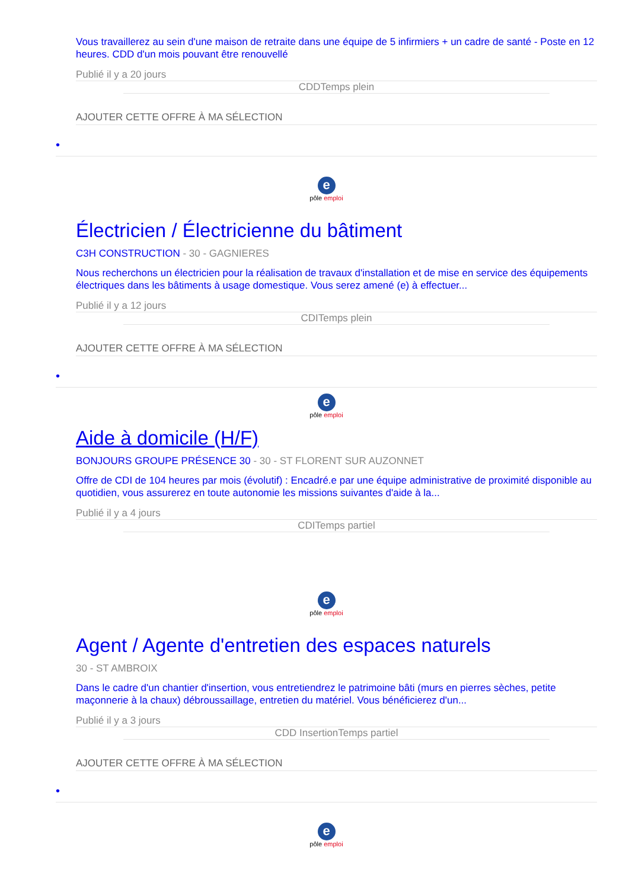Vous travaillerez au sein d'une maison de retraite dans une équipe de 5 infirmiers + un cadre de santé - Poste en 12 heures. CDD d'un mois pouvant être renouvellé
Publié il y a 20 jours
CDDTemps plein
AJOUTER CETTE OFFRE À MA SÉLECTION
•
epôle emploi
Électricien / Électricienne du bâtiment
C3H CONSTRUCTION - 30 - GAGNIERES
Nous recherchons un électricien pour la réalisation de travaux d'installation et de mise en service des équipements électriques dans les bâtiments à usage domestique. Vous serez amené (e) à effectuer...
Publié il y a 12 jours
CDITemps plein
AJOUTER CETTE OFFRE À MA SÉLECTION
•
epôle emploi
Aide à domicile (H/F)
BONJOURS GROUPE PRÉSENCE 30 - 30 - ST FLORENT SUR AUZONNET
Offre de CDI de 104 heures par mois (évolutif) : Encadré.e par une équipe administrative de proximité disponible au quotidien, vous assurerez en toute autonomie les missions suivantes d'aide à la...
Publié il y a 4 jours
CDITemps partiel
epôle emploi
Agent / Agente d'entretien des espaces naturels
30 - ST AMBROIX
Dans le cadre d'un chantier d'insertion, vous entretiendrez le patrimoine bâti (murs en pierres sèches, petite maçonnerie à la chaux) débroussaillage, entretien du matériel. Vous bénéficierez d'un...
Publié il y a 3 jours
CDD InsertionTemps partiel
AJOUTER CETTE OFFRE À MA SÉLECTION
•
epôle emploi